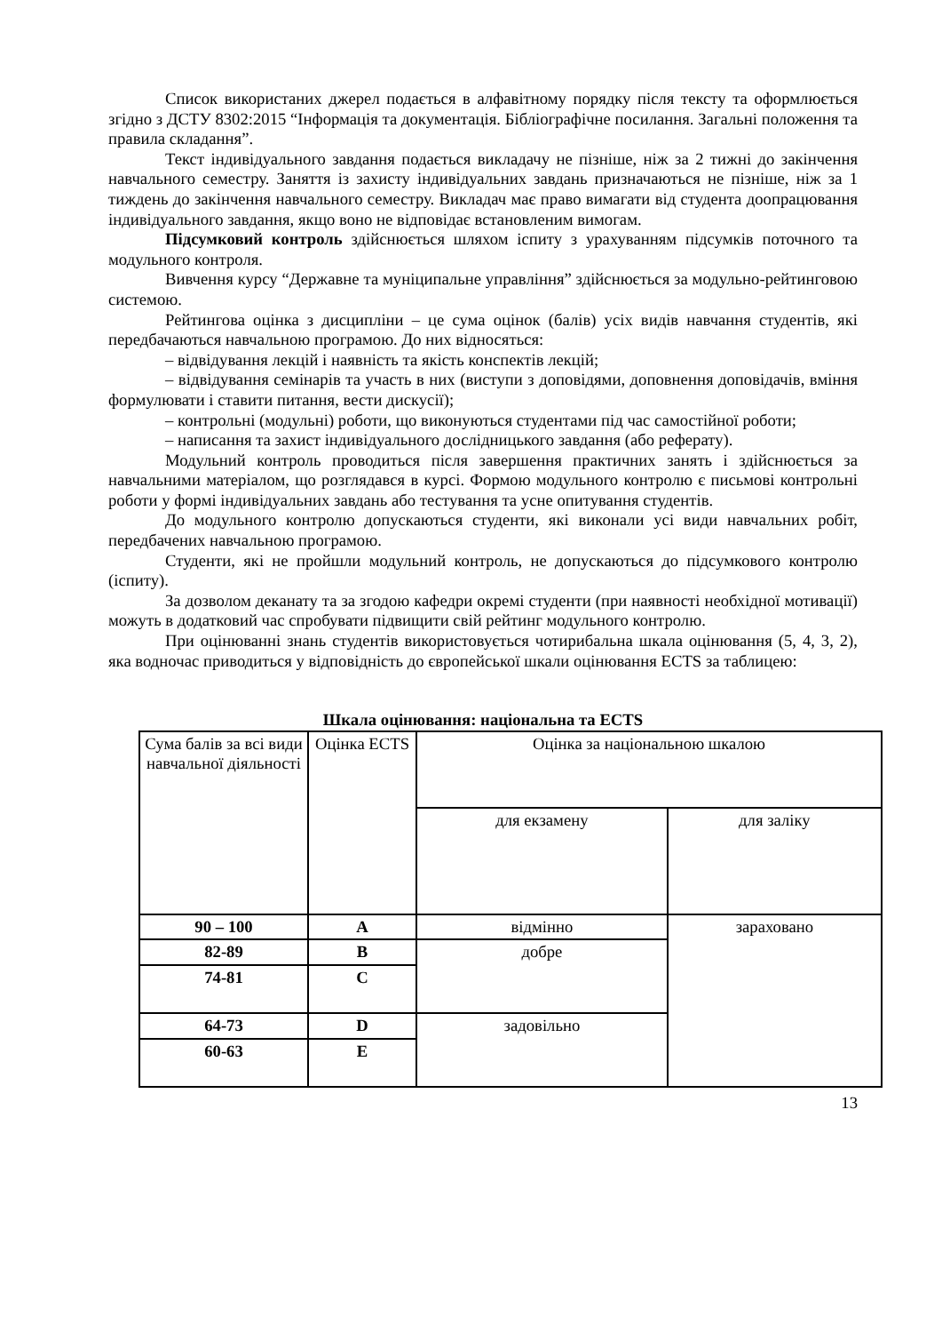Список використаних джерел подається в алфавітному порядку після тексту та оформлюється згідно з ДСТУ 8302:2015 “Інформація та документація. Бібліографічне посилання. Загальні положення та правила складання”.
Текст індивідуального завдання подається викладачу не пізніше, ніж за 2 тижні до закінчення навчального семестру. Заняття із захисту індивідуальних завдань призначаються не пізніше, ніж за 1 тиждень до закінчення навчального семестру. Викладач має право вимагати від студента доопрацювання індивідуального завдання, якщо воно не відповідає встановленим вимогам.
Підсумковий контроль здійснюється шляхом іспиту з урахуванням підсумків поточного та модульного контроля.
Вивчення курсу “Державне та муніципальне управління” здійснюється за модульно-рейтинговою системою.
Рейтингова оцінка з дисципліни – це сума оцінок (балів) усіх видів навчання студентів, які передбачаються навчальною програмою. До них відносяться:
– відвідування лекцій і наявність та якість конспектів лекцій;
– відвідування семінарів та участь в них (виступи з доповідями, доповнення доповідачів, вміння формулювати і ставити питання, вести дискусії);
– контрольні (модульні) роботи, що виконуються студентами під час самостійної роботи;
– написання та захист індивідуального дослідницького завдання (або реферату).
Модульний контроль проводиться після завершення практичних занять і здійснюється за навчальними матеріалом, що розглядався в курсі. Формою модульного контролю є письмові контрольні роботи у формі індивідуальних завдань або тестування та усне опитування студентів.
До модульного контролю допускаються студенти, які виконали усі види навчальних робіт, передбачених навчальною програмою.
Студенти, які не пройшли модульний контроль, не допускаються до підсумкового контролю (іспиту).
За дозволом деканату та за згодою кафедри окремі студенти (при наявності необхідної мотивації) можуть в додатковий час спробувати підвищити свій рейтинг модульного контролю.
При оцінюванні знань студентів використовується чотирибальна шкала оцінювання (5, 4, 3, 2), яка водночас приводиться у відповідність до європейської шкали оцінювання ECTS за таблицею:
Шкала оцінювання: національна та ECTS
| Сума балів за всі види навчальної діяльності | Оцінка ECTS | Оцінка за національною шкалою | |
| | | для екзамену | для заліку |
| 90 – 100 | A | відмінно | зараховано |
| 82-89 | B | добре | |
| 74-81 | C | | |
| 64-73 | D | задовільно | |
| 60-63 | E | | |
13